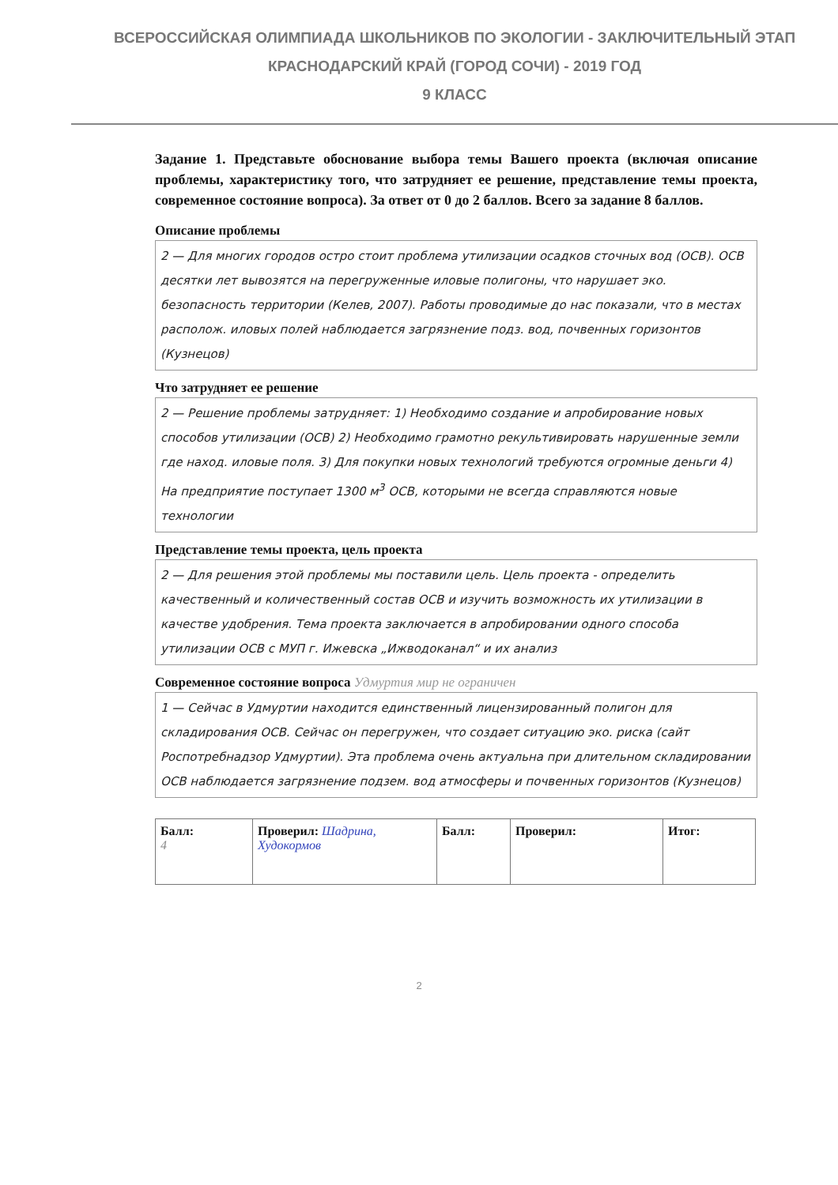ВСЕРОССИЙСКАЯ ОЛИМПИАДА ШКОЛЬНИКОВ ПО ЭКОЛОГИИ - ЗАКЛЮЧИТЕЛЬНЫЙ ЭТАП
КРАСНОДАРСКИЙ КРАЙ (ГОРОД СОЧИ) - 2019 ГОД
9 КЛАСС
Задание 1. Представьте обоснование выбора темы Вашего проекта (включая описание проблемы, характеристику того, что затрудняет ее решение, представление темы проекта, современное состояние вопроса). За ответ от 0 до 2 баллов. Всего за задание 8 баллов.
Описание проблемы
2 — Для многих городов остро стоит проблема утилизации осадков сточных вод (ОСВ). ОСВ десятки лет вывозятся на перегруженные иловые полигоны, что нарушает эко. безопасность территории (Келев, 2007). Работы проводимые до нас показали, что в местах располож. иловых полей наблюдается загрязнение подз. вод, почвенных горизонтов (Кузнецов)
Что затрудняет ее решение
2 — Решение проблемы затрудняет: 1) Необходимо создание и апробирование новых способов утилизации (ОСВ) 2) Необходимо грамотно рекультивировать нарушенные земли где наход. иловые поля. 3) Для покупки новых технологий требуются огромные деньги 4) На предприятие поступает 1300 м<sup>3</sup> ОСВ, которыми не всегда справляются новые технологии
Представление темы проекта, цель проекта
2 — Для решения этой проблемы мы поставили цель. Цель проекта - определить качественный и количественный состав ОСВ и изучить возможность их утилизации в качестве удобрения. Тема проекта заключается в апробировании одного способа утилизации ОСВ с МУП г. Ижевска „Ижводоканал“ и их анализ
Современное состояние вопроса Удмуртия мир не ограничен
1 — Сейчас в Удмуртии находится единственный лицензированный полигон для складирования ОСВ. Сейчас он перегружен, что создает ситуацию эко. риска (сайт Роспотребнадзор Удмуртии). Эта проблема очень актуальна при длительном складировании ОСВ наблюдается загрязнение подзем. вод атмосферы и почвенных горизонтов (Кузнецов)
| Балл: 4 | Проверил: Шадрина, Худокормов | Балл: | Проверил: | Итог: |
2